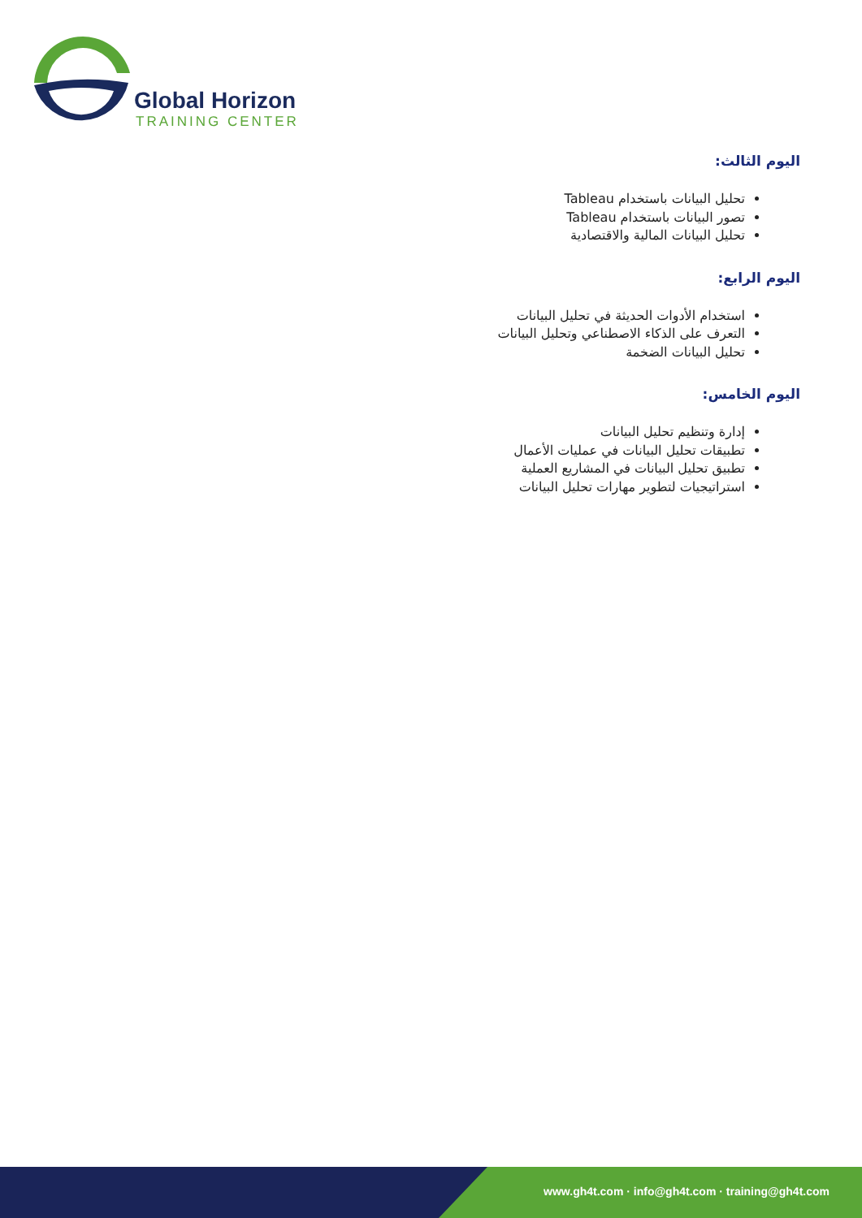Global Horizon
TRAINING CENTER
اليوم الثالث:
تحليل البيانات باستخدام Tableau
تصور البيانات باستخدام Tableau
تحليل البيانات المالية والاقتصادية
اليوم الرابع:
استخدام الأدوات الحديثة في تحليل البيانات
التعرف على الذكاء الاصطناعي وتحليل البيانات
تحليل البيانات الضخمة
اليوم الخامس:
إدارة وتنظيم تحليل البيانات
تطبيقات تحليل البيانات في عمليات الأعمال
تطبيق تحليل البيانات في المشاريع العملية
استراتيجيات لتطوير مهارات تحليل البيانات
www.gh4t.com · info@gh4t.com · training@gh4t.com